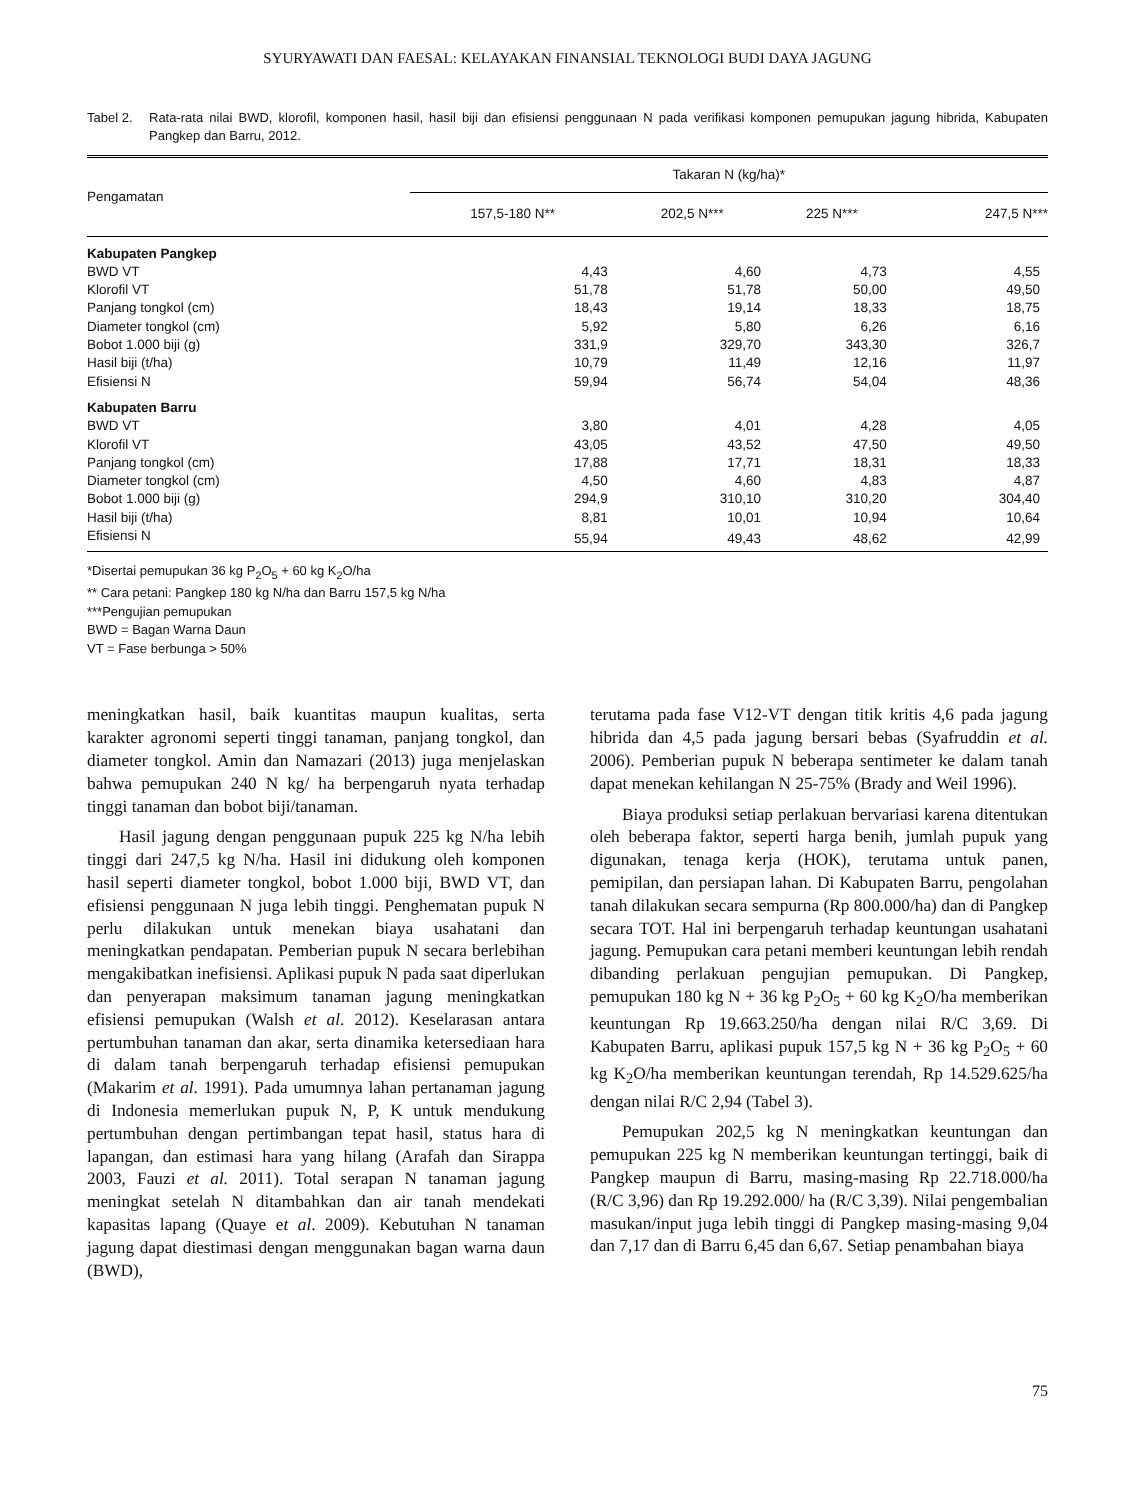SYURYAWATI DAN FAESAL: KELAYAKAN FINANSIAL TEKNOLOGI BUDI DAYA JAGUNG
Tabel 2. Rata-rata nilai BWD, klorofil, komponen hasil, hasil biji dan efisiensi penggunaan N pada verifikasi komponen pemupukan jagung hibrida, Kabupaten Pangkep dan Barru, 2012.
| Pengamatan | Takaran N (kg/ha)* | | | |
| --- | --- | --- | --- | --- |
| | 157,5-180 N** | 202,5 N*** | 225 N*** | 247,5 N*** |
| Kabupaten Pangkep | | | | |
| BWD VT | 4,43 | 4,60 | 4,73 | 4,55 |
| Klorofil VT | 51,78 | 51,78 | 50,00 | 49,50 |
| Panjang tongkol (cm) | 18,43 | 19,14 | 18,33 | 18,75 |
| Diameter tongkol (cm) | 5,92 | 5,80 | 6,26 | 6,16 |
| Bobot 1.000 biji (g) | 331,9 | 329,70 | 343,30 | 326,7 |
| Hasil biji (t/ha) | 10,79 | 11,49 | 12,16 | 11,97 |
| Efisiensi N | 59,94 | 56,74 | 54,04 | 48,36 |
| Kabupaten Barru | | | | |
| BWD VT | 3,80 | 4,01 | 4,28 | 4,05 |
| Klorofil VT | 43,05 | 43,52 | 47,50 | 49,50 |
| Panjang tongkol (cm) | 17,88 | 17,71 | 18,31 | 18,33 |
| Diameter tongkol (cm) | 4,50 | 4,60 | 4,83 | 4,87 |
| Bobot 1.000 biji (g) | 294,9 | 310,10 | 310,20 | 304,40 |
| Hasil biji (t/ha) | 8,81 | 10,01 | 10,94 | 10,64 |
| Efisiensi N | 55,94 | 49,43 | 48,62 | 42,99 |
*Disertai pemupukan 36 kg P<sub>2</sub>O<sub>5</sub> + 60 kg K<sub>2</sub>O/ha
** Cara petani: Pangkep 180 kg N/ha dan Barru 157,5 kg N/ha
***Pengujian pemupukan
BWD = Bagan Warna Daun
VT = Fase berbunga > 50%
meningkatkan hasil, baik kuantitas maupun kualitas, serta karakter agronomi seperti tinggi tanaman, panjang tongkol, dan diameter tongkol. Amin dan Namazari (2013) juga menjelaskan bahwa pemupukan 240 N kg/ ha berpengaruh nyata terhadap tinggi tanaman dan bobot biji/tanaman.
Hasil jagung dengan penggunaan pupuk 225 kg N/ha lebih tinggi dari 247,5 kg N/ha. Hasil ini didukung oleh komponen hasil seperti diameter tongkol, bobot 1.000 biji, BWD VT, dan efisiensi penggunaan N juga lebih tinggi. Penghematan pupuk N perlu dilakukan untuk menekan biaya usahatani dan meningkatkan pendapatan. Pemberian pupuk N secara berlebihan mengakibatkan inefisiensi. Aplikasi pupuk N pada saat diperlukan dan penyerapan maksimum tanaman jagung meningkatkan efisiensi pemupukan (Walsh et al. 2012). Keselarasan antara pertumbuhan tanaman dan akar, serta dinamika ketersediaan hara di dalam tanah berpengaruh terhadap efisiensi pemupukan (Makarim et al. 1991). Pada umumnya lahan pertanaman jagung di Indonesia memerlukan pupuk N, P, K untuk mendukung pertumbuhan dengan pertimbangan tepat hasil, status hara di lapangan, dan estimasi hara yang hilang (Arafah dan Sirappa 2003, Fauzi et al. 2011). Total serapan N tanaman jagung meningkat setelah N ditambahkan dan air tanah mendekati kapasitas lapang (Quaye et al. 2009). Kebutuhan N tanaman jagung dapat diestimasi dengan menggunakan bagan warna daun (BWD),
terutama pada fase V12-VT dengan titik kritis 4,6 pada jagung hibrida dan 4,5 pada jagung bersari bebas (Syafruddin et al. 2006). Pemberian pupuk N beberapa sentimeter ke dalam tanah dapat menekan kehilangan N 25-75% (Brady and Weil 1996).
Biaya produksi setiap perlakuan bervariasi karena ditentukan oleh beberapa faktor, seperti harga benih, jumlah pupuk yang digunakan, tenaga kerja (HOK), terutama untuk panen, pemipilan, dan persiapan lahan. Di Kabupaten Barru, pengolahan tanah dilakukan secara sempurna (Rp 800.000/ha) dan di Pangkep secara TOT. Hal ini berpengaruh terhadap keuntungan usahatani jagung. Pemupukan cara petani memberi keuntungan lebih rendah dibanding perlakuan pengujian pemupukan. Di Pangkep, pemupukan 180 kg N + 36 kg P<sub>2</sub>O<sub>5</sub> + 60 kg K<sub>2</sub>O/ha memberikan keuntungan Rp 19.663.250/ha dengan nilai R/C 3,69. Di Kabupaten Barru, aplikasi pupuk 157,5 kg N + 36 kg P<sub>2</sub>O<sub>5</sub> + 60 kg K<sub>2</sub>O/ha memberikan keuntungan terendah, Rp 14.529.625/ha dengan nilai R/C 2,94 (Tabel 3).
Pemupukan 202,5 kg N meningkatkan keuntungan dan pemupukan 225 kg N memberikan keuntungan tertinggi, baik di Pangkep maupun di Barru, masing-masing Rp 22.718.000/ha (R/C 3,96) dan Rp 19.292.000/ ha (R/C 3,39). Nilai pengembalian masukan/input juga lebih tinggi di Pangkep masing-masing 9,04 dan 7,17 dan di Barru 6,45 dan 6,67. Setiap penambahan biaya
75